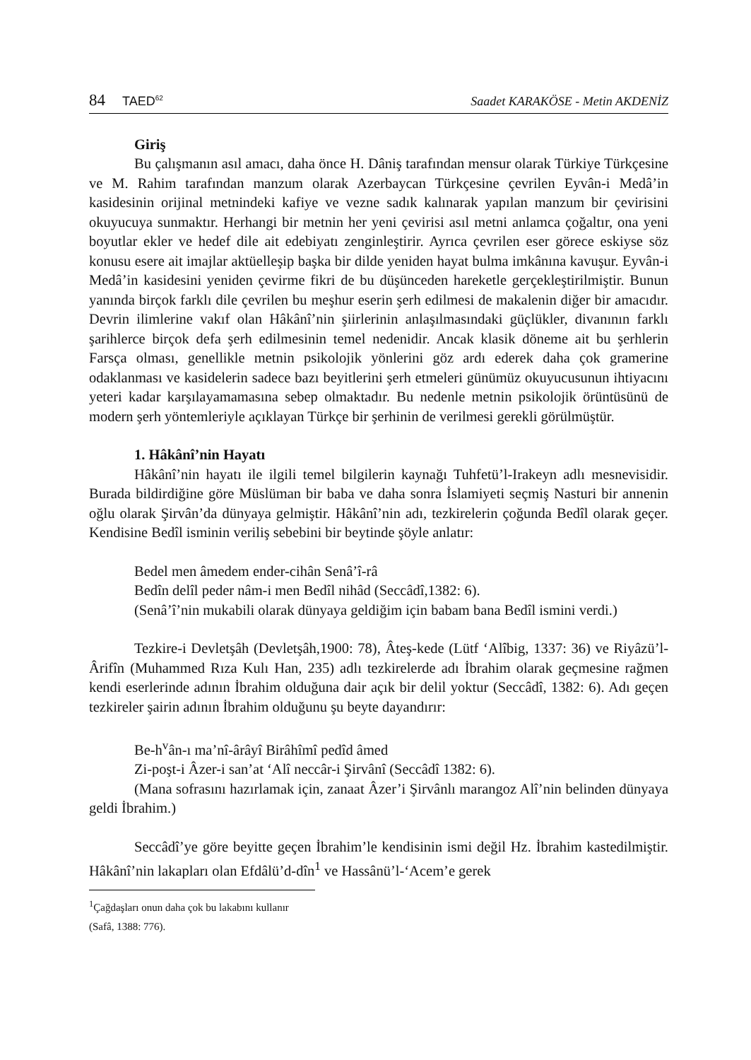84 TAED<sup>62</sup>
Saadet KARAKÖSE - Metin AKDENİZ
Giriş
Bu çalışmanın asıl amacı, daha önce H. Dâniş tarafından mensur olarak Türkiye Türkçesine ve M. Rahim tarafından manzum olarak Azerbaycan Türkçesine çevrilen Eyvân-i Medâ’in kasidesinin orijinal metnindeki kafiye ve vezne sadık kalınarak yapılan manzum bir çevirisini okuyucuya sunmaktır. Herhangi bir metnin her yeni çevirisi asıl metni anlamca çoğaltır, ona yeni boyutlar ekler ve hedef dile ait edebiyatı zenginleştirir. Ayrıca çevrilen eser görece eskiyse söz konusu esere ait imajlar aktüelleşip başka bir dilde yeniden hayat bulma imkânına kavuşur. Eyvân-i Medâ’in kasidesini yeniden çevirme fikri de bu düşünceden hareketle gerçekleştirilmiştir. Bunun yanında birçok farklı dile çevrilen bu meşhur eserin şerh edilmesi de makalenin diğer bir amacıdır. Devrin ilimlerine vakıf olan Hâkânî’nin şiirlerinin anlaşılmasındaki güçlükler, divanının farklı şarihlerce birçok defa şerh edilmesinin temel nedenidir. Ancak klasik döneme ait bu şerhlerin Farsça olması, genellikle metnin psikolojik yönlerini göz ardı ederek daha çok gramerine odaklanması ve kasidelerin sadece bazı beyitlerini şerh etmeleri günümüz okuyucusunun ihtiyacını yeteri kadar karşılayamamasına sebep olmaktadır. Bu nedenle metnin psikolojik örüntüsünü de modern şerh yöntemleriyle açıklayan Türkçe bir şerhinin de verilmesi gerekli görülmüştür.
1. Hâkânî’nin Hayatı
Hâkânî’nin hayatı ile ilgili temel bilgilerin kaynağı Tuhfetü’l-Irakeyn adlı mesnevisidir. Burada bildirdiğine göre Müslüman bir baba ve daha sonra İslamiyeti seçmiş Nasturi bir annenin oğlu olarak Şirvân’da dünyaya gelmiştir. Hâkânî’nin adı, tezkirelerin çoğunda Bedîl olarak geçer. Kendisine Bedîl isminin veriliş sebebini bir beytinde şöyle anlatır:
Bedel men âmedem ender-cihân Senâ’î-râ
Bedîn delîl peder nâm-i men Bedîl nihâd (Seccâdî,1382: 6).
(Senâ’î’nin mukabili olarak dünyaya geldiğim için babam bana Bedîl ismini verdi.)
Tezkire-i Devletşâh (Devletşâh,1900: 78), Âteş-kede (Lütf ‘Alîbig, 1337: 36) ve Riyâzü’l-Ârifîn (Muhammed Rıza Kulı Han, 235) adlı tezkirelerde adı İbrahim olarak geçmesine rağmen kendi eserlerinde adının İbrahim olduğuna dair açık bir delil yoktur (Seccâdî, 1382: 6). Adı geçen tezkireler şairin adının İbrahim olduğunu şu beyte dayandırır:
Be-h<sup>v</sup>ân-ı ma’nî-ârâyî Birâhîmî pedîd âmed
Zi-poşt-i Âzer-i san’at ‘Alî neccâr-i Şirvânî (Seccâdî 1382: 6).
(Mana sofrasını hazırlamak için, zanaat Âzer’i Şirvânlı marangoz Alî’nin belinden dünyaya geldi İbrahim.)
Seccâdî’ye göre beyitte geçen İbrahim’le kendisinin ismi değil Hz. İbrahim kastedilmiştir. Hâkânî’nin lakapları olan Efdâlü’d-dîn<sup>1</sup> ve Hassânü’l-‘Acem’e gerek
<sup>1</sup> Çağdaşları onun daha çok bu lakabını kullanır (Safâ, 1388: 776).